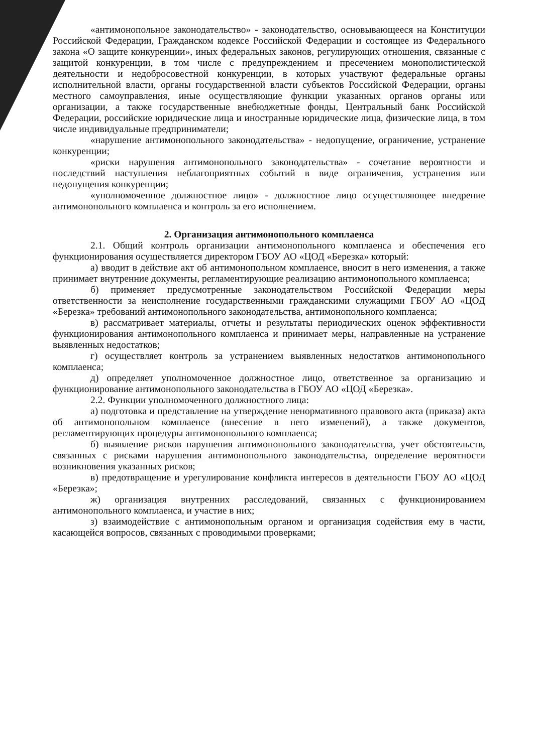«антимонопольное законодательство» - законодательство, основывающееся на Конституции Российской Федерации, Гражданском кодексе Российской Федерации и состоящее из Федерального закона «О защите конкуренции», иных федеральных законов, регулирующих отношения, связанные с защитой конкуренции, в том числе с предупреждением и пресечением монополистической деятельности и недобросовестной конкуренции, в которых участвуют федеральные органы исполнительной власти, органы государственной власти субъектов Российской Федерации, органы местного самоуправления, иные осуществляющие функции указанных органов органы или организации, а также государственные внебюджетные фонды, Центральный банк Российской Федерации, российские юридические лица и иностранные юридические лица, физические лица, в том числе индивидуальные предприниматели;
«нарушение антимонопольного законодательства» - недопущение, ограничение, устранение конкуренции;
«риски нарушения антимонопольного законодательства» - сочетание вероятности и последствий наступления неблагоприятных событий в виде ограничения, устранения или недопущения конкуренции;
«уполномоченное должностное лицо» - должностное лицо осуществляющее внедрение антимонопольного комплаенса и контроль за его исполнением.
2. Организация антимонопольного комплаенса
2.1. Общий контроль организации антимонопольного комплаенса и обеспечения его функционирования осуществляется директором ГБОУ АО «ЦОД «Березка» который:
а) вводит в действие акт об антимонопольном комплаенсе, вносит в него изменения, а также принимает внутренние документы, регламентирующие реализацию антимонопольного комплаенса;
б) применяет предусмотренные законодательством Российской Федерации меры ответственности за неисполнение государственными гражданскими служащими ГБОУ АО «ЦОД «Березка» требований антимонопольного законодательства, антимонопольного комплаенса;
в) рассматривает материалы, отчеты и результаты периодических оценок эффективности функционирования антимонопольного комплаенса и принимает меры, направленные на устранение выявленных недостатков;
г) осуществляет контроль за устранением выявленных недостатков антимонопольного комплаенса;
д) определяет уполномоченное должностное лицо, ответственное за организацию и функционирование антимонопольного законодательства в ГБОУ АО «ЦОД «Березка».
2.2. Функции уполномоченного должностного лица:
а) подготовка и представление на утверждение ненормативного правового акта (приказа) акта об антимонопольном комплаенсе (внесение в него изменений), а также документов, регламентирующих процедуры антимонопольного комплаенса;
б) выявление рисков нарушения антимонопольного законодательства, учет обстоятельств, связанных с рисками нарушения антимонопольного законодательства, определение вероятности возникновения указанных рисков;
в) предотвращение и урегулирование конфликта интересов в деятельности ГБОУ АО «ЦОД «Березка»;
ж) организация внутренних расследований, связанных с функционированием антимонопольного комплаенса, и участие в них;
з) взаимодействие с антимонопольным органом и организация содействия ему в части, касающейся вопросов, связанных с проводимыми проверками;